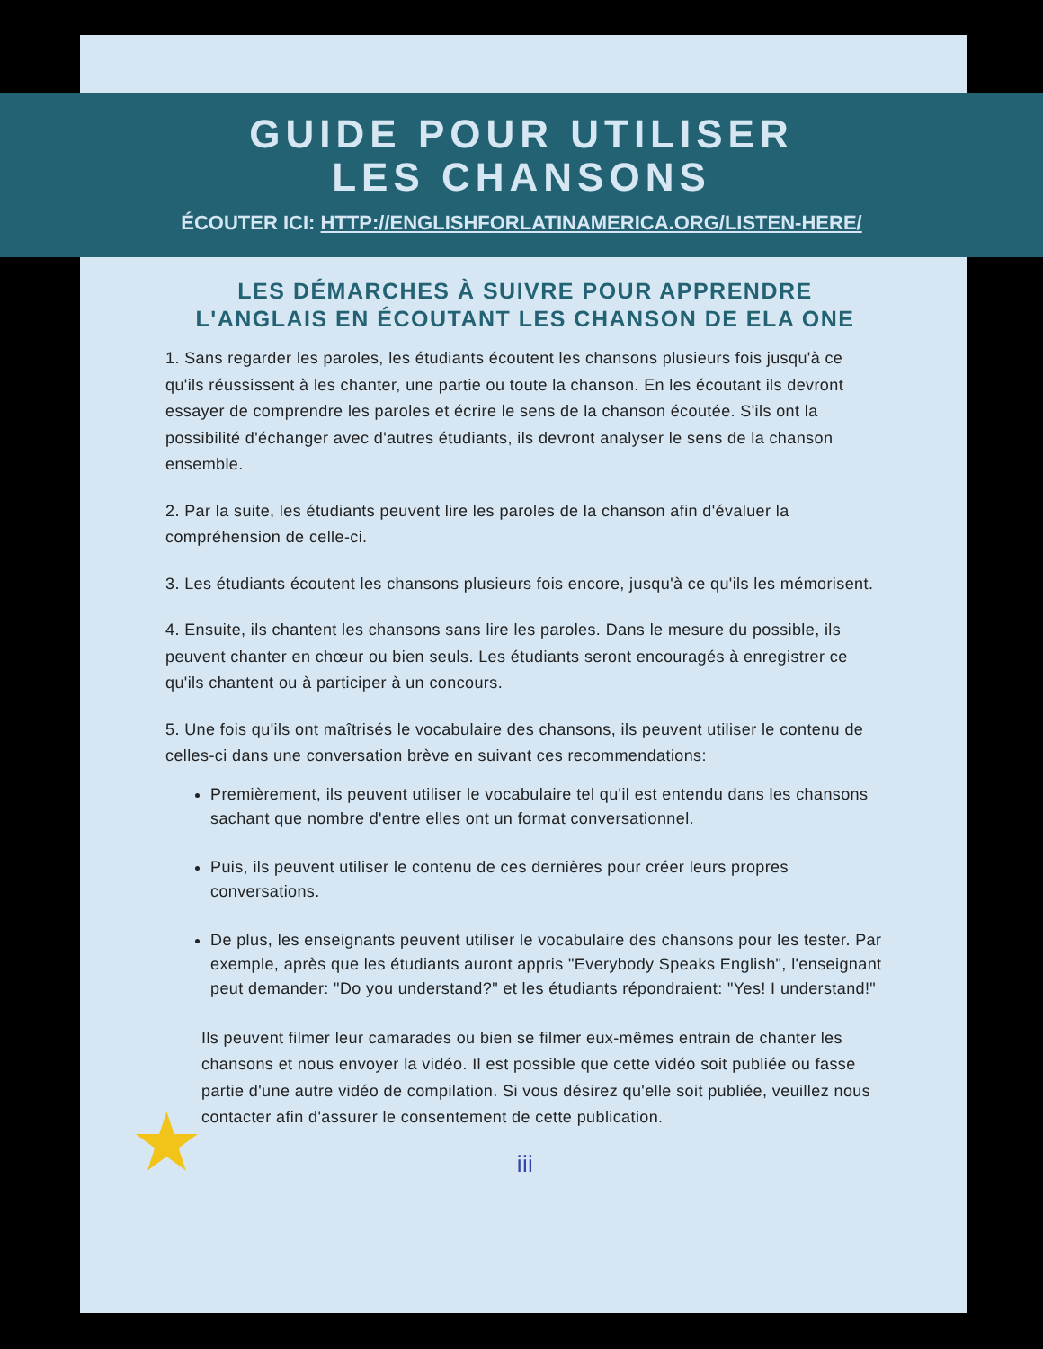GUIDE POUR UTILISER
LES CHANSONS
ÉCOUTER ICI: HTTP://ENGLISHFORLATINAMERICA.ORG/LISTEN-HERE/
★
LES DÉMARCHES À SUIVRE POUR APPRENDRE
L'ANGLAIS EN ÉCOUTANT LES CHANSON DE ELA ONE
1. Sans regarder les paroles, les étudiants écoutent les chansons plusieurs fois jusqu'à ce qu'ils réussissent à les chanter, une partie ou toute la chanson. En les écoutant ils devront essayer de comprendre les paroles et écrire le sens de la chanson écoutée. S'ils ont la possibilité d'échanger avec d'autres étudiants, ils devront analyser le sens de la chanson ensemble.
2. Par la suite, les étudiants peuvent lire les paroles de la chanson afin d'évaluer la compréhension de celle-ci.
3. Les étudiants écoutent les chansons plusieurs fois encore, jusqu'à ce qu'ils les mémorisent.
4. Ensuite, ils chantent les chansons sans lire les paroles. Dans le mesure du possible, ils peuvent chanter en chœur ou bien seuls. Les étudiants seront encouragés à enregistrer ce qu'ils chantent ou à participer à un concours.
5. Une fois qu'ils ont maîtrisés le vocabulaire des chansons, ils peuvent utiliser le contenu de celles-ci dans une conversation brève en suivant ces recommendations:
Premièrement, ils peuvent utiliser le vocabulaire tel qu'il est entendu dans les chansons sachant que nombre d'entre elles ont un format conversationnel.
Puis, ils peuvent utiliser le contenu de ces dernières pour créer leurs propres conversations.
De plus, les enseignants peuvent utiliser le vocabulaire des chansons pour les tester. Par exemple, après que les étudiants auront appris "Everybody Speaks English", l'enseignant peut demander: "Do you understand?" et les étudiants répondraient: "Yes! I understand!"
Ils peuvent filmer leur camarades ou bien se filmer eux-mêmes entrain de chanter les chansons et nous envoyer la vidéo. Il est possible que cette vidéo soit publiée ou fasse partie d'une autre vidéo de compilation. Si vous désirez qu'elle soit publiée, veuillez nous contacter afin d'assurer le consentement de cette publication.
iii